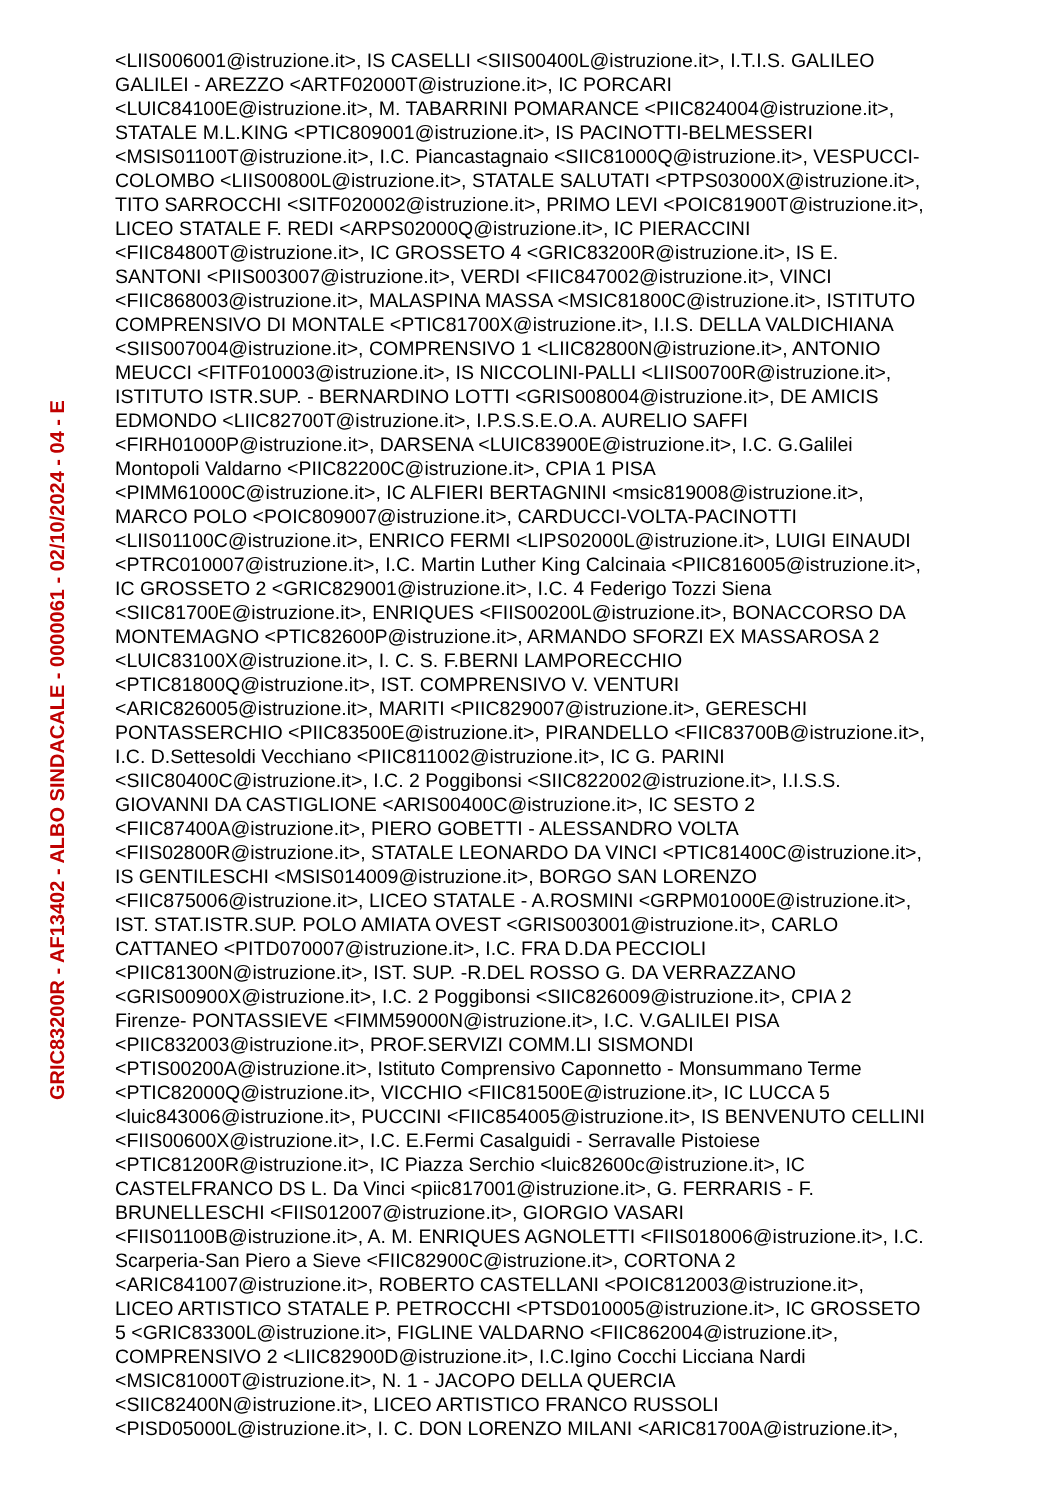GRIC83200R - AF13402 - ALBO SINDACALE - 0000061 - 02/10/2024 - 04 - E
<LIIS006001@istruzione.it>, IS CASELLI <SIIS00400L@istruzione.it>, I.T.I.S. GALILEO
GALILEI - AREZZO <ARTF02000T@istruzione.it>, IC PORCARI
<LUIC84100E@istruzione.it>, M. TABARRINI POMARANCE <PIIC824004@istruzione.it>,
STATALE M.L.KING <PTIC809001@istruzione.it>, IS PACINOTTI-BELMESSERI
<MSIS01100T@istruzione.it>, I.C. Piancastagnaio <SIIC81000Q@istruzione.it>, VESPUCCI-
COLOMBO <LIIS00800L@istruzione.it>, STATALE SALUTATI <PTPS03000X@istruzione.it>,
TITO SARROCCHI <SITF020002@istruzione.it>, PRIMO LEVI <POIC81900T@istruzione.it>,
LICEO STATALE F. REDI <ARPS02000Q@istruzione.it>, IC PIERACCINI
<FIIC84800T@istruzione.it>, IC GROSSETO 4 <GRIC83200R@istruzione.it>, IS E.
SANTONI <PIIS003007@istruzione.it>, VERDI <FIIC847002@istruzione.it>, VINCI
<FIIC868003@istruzione.it>, MALASPINA MASSA <MSIC81800C@istruzione.it>, ISTITUTO
COMPRENSIVO DI MONTALE <PTIC81700X@istruzione.it>, I.I.S. DELLA VALDICHIANA
<SIIS007004@istruzione.it>, COMPRENSIVO 1 <LIIC82800N@istruzione.it>, ANTONIO
MEUCCI <FITF010003@istruzione.it>, IS NICCOLINI-PALLI <LIIS00700R@istruzione.it>,
ISTITUTO ISTR.SUP. - BERNARDINO LOTTI <GRIS008004@istruzione.it>, DE AMICIS
EDMONDO <LIIC82700T@istruzione.it>, I.P.S.S.E.O.A. AURELIO SAFFI
<FIRH01000P@istruzione.it>, DARSENA <LUIC83900E@istruzione.it>, I.C. G.Galilei
Montopoli Valdarno <PIIC82200C@istruzione.it>, CPIA 1 PISA
<PIMM61000C@istruzione.it>, IC ALFIERI BERTAGNINI <msic819008@istruzione.it>,
MARCO POLO <POIC809007@istruzione.it>, CARDUCCI-VOLTA-PACINOTTI
<LIIS01100C@istruzione.it>, ENRICO FERMI <LIPS02000L@istruzione.it>, LUIGI EINAUDI
<PTRC010007@istruzione.it>, I.C. Martin Luther King Calcinaia <PIIC816005@istruzione.it>,
IC GROSSETO 2 <GRIC829001@istruzione.it>, I.C. 4 Federigo Tozzi Siena
<SIIC81700E@istruzione.it>, ENRIQUES <FIIS00200L@istruzione.it>, BONACCORSO DA
MONTEMAGNO <PTIC82600P@istruzione.it>, ARMANDO SFORZI EX MASSAROSA 2
<LUIC83100X@istruzione.it>, I. C. S. F.BERNI LAMPORECCHIO
<PTIC81800Q@istruzione.it>, IST. COMPRENSIVO V. VENTURI
<ARIC826005@istruzione.it>, MARITI <PIIC829007@istruzione.it>, GERESCHI
PONTASSERCHIO <PIIC83500E@istruzione.it>, PIRANDELLO <FIIC83700B@istruzione.it>,
I.C. D.Settesoldi Vecchiano <PIIC811002@istruzione.it>, IC G. PARINI
<SIIC80400C@istruzione.it>, I.C. 2 Poggibonsi <SIIC822002@istruzione.it>, I.I.S.S.
GIOVANNI DA CASTIGLIONE <ARIS00400C@istruzione.it>, IC SESTO 2
<FIIC87400A@istruzione.it>, PIERO GOBETTI - ALESSANDRO VOLTA
<FIIS02800R@istruzione.it>, STATALE LEONARDO DA VINCI <PTIC81400C@istruzione.it>,
IS GENTILESCHI <MSIS014009@istruzione.it>, BORGO SAN LORENZO
<FIIC875006@istruzione.it>, LICEO STATALE - A.ROSMINI <GRPM01000E@istruzione.it>,
IST. STAT.ISTR.SUP. POLO AMIATA OVEST <GRIS003001@istruzione.it>, CARLO
CATTANEO <PITD070007@istruzione.it>, I.C. FRA D.DA PECCIOLI
<PIIC81300N@istruzione.it>, IST. SUP. -R.DEL ROSSO G. DA VERRAZZANO
<GRIS00900X@istruzione.it>, I.C. 2 Poggibonsi <SIIC826009@istruzione.it>, CPIA 2
Firenze- PONTASSIEVE <FIMM59000N@istruzione.it>, I.C. V.GALILEI PISA
<PIIC832003@istruzione.it>, PROF.SERVIZI COMM.LI SISMONDI
<PTIS00200A@istruzione.it>, Istituto Comprensivo Caponnetto - Monsummano Terme
<PTIC82000Q@istruzione.it>, VICCHIO <FIIC81500E@istruzione.it>, IC LUCCA 5
<luic843006@istruzione.it>, PUCCINI <FIIC854005@istruzione.it>, IS BENVENUTO CELLINI
<FIIS00600X@istruzione.it>, I.C. E.Fermi Casalguidi - Serravalle Pistoiese
<PTIC81200R@istruzione.it>, IC Piazza Serchio <luic82600c@istruzione.it>, IC
CASTELFRANCO DS L. Da Vinci <piic817001@istruzione.it>, G. FERRARIS - F.
BRUNELLESCHI <FIIS012007@istruzione.it>, GIORGIO VASARI
<FIIS01100B@istruzione.it>, A. M. ENRIQUES AGNOLETTI <FIIS018006@istruzione.it>, I.C.
Scarperia-San Piero a Sieve <FIIC82900C@istruzione.it>, CORTONA 2
<ARIC841007@istruzione.it>, ROBERTO CASTELLANI <POIC812003@istruzione.it>,
LICEO ARTISTICO STATALE P. PETROCCHI <PTSD010005@istruzione.it>, IC GROSSETO
5 <GRIC83300L@istruzione.it>, FIGLINE VALDARNO <FIIC862004@istruzione.it>,
COMPRENSIVO 2 <LIIC82900D@istruzione.it>, I.C.Igino Cocchi Licciana Nardi
<MSIC81000T@istruzione.it>, N. 1 - JACOPO DELLA QUERCIA
<SIIC82400N@istruzione.it>, LICEO ARTISTICO FRANCO RUSSOLI
<PISD05000L@istruzione.it>, I. C. DON LORENZO MILANI <ARIC81700A@istruzione.it>,